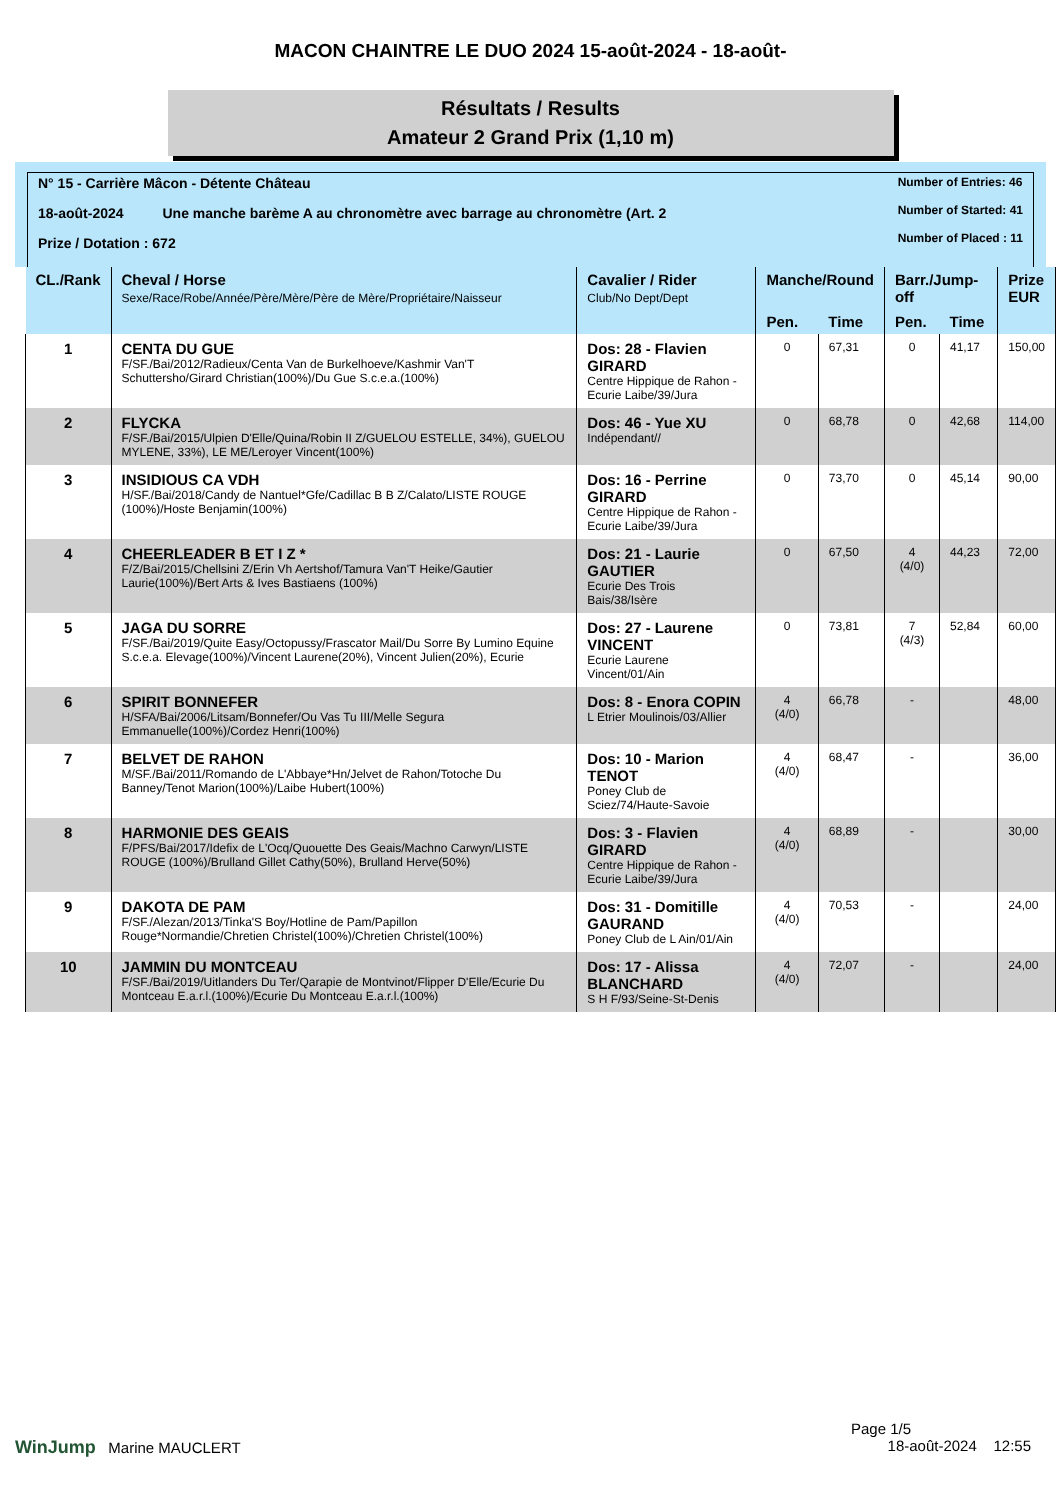MACON CHAINTRE LE DUO 2024 15-août-2024 - 18-août-
Résultats / Results
Amateur 2 Grand Prix (1,10 m)
N° 15 - Carrière Mâcon - Détente Château
18-août-2024 Une manche barème A au chronomètre avec barrage au chronomètre (Art. 2
Prize / Dotation : 672
Number of Entries: 46
Number of Started: 41
Number of Placed : 11
| CL./Rank | Cheval / Horse Sexe/Race/Robe/Année/Père/Mère/Père de Mère/Propriétaire/Naisseur | Cavalier / Rider Club/No Dept/Dept | Manche/Round | | Barr./Jump-off | | Prize EUR |
| --- | --- | --- | --- | --- | --- | --- | --- |
| | | | Pen. | Time | Pen. | Time | |
| 1 | CENTA DU GUE F/SF./Bai/2012/Radieux/Centa Van de Burkelhoeve/Kashmir Van'T Schuttersho/Girard Christian(100%)/Du Gue S.c.e.a.(100%) | Dos: 28 - Flavien GIRARD Centre Hippique de Rahon - Ecurie Laibe/39/Jura | 0 | 67,31 | 0 | 41,17 | 150,00 |
| 2 | FLYCKA F/SF./Bai/2015/Ulpien D'Elle/Quina/Robin II Z/GUELOU ESTELLE, 34%), GUELOU MYLENE, 33%), LE ME/Leroyer Vincent(100%) | Dos: 46 - Yue XU Indépendant// | 0 | 68,78 | 0 | 42,68 | 114,00 |
| 3 | INSIDIOUS CA VDH H/SF./Bai/2018/Candy de Nantuel*Gfe/Cadillac B B Z/Calato/LISTE ROUGE (100%)/Hoste Benjamin(100%) | Dos: 16 - Perrine GIRARD Centre Hippique de Rahon - Ecurie Laibe/39/Jura | 0 | 73,70 | 0 | 45,14 | 90,00 |
| 4 | CHEERLEADER B ET I Z * F/Z/Bai/2015/Chellsini Z/Erin Vh Aertshof/Tamura Van'T Heike/Gautier Laurie(100%)/Bert Arts & Ives Bastiaens (100%) | Dos: 21 - Laurie GAUTIER Ecurie Des Trois Bais/38/Isère | 0 | 67,50 | 4 (4/0) | 44,23 | 72,00 |
| 5 | JAGA DU SORRE F/SF./Bai/2019/Quite Easy/Octopussy/Frascator Mail/Du Sorre By Lumino Equine S.c.e.a. Elevage(100%)/Vincent Laurene(20%), Vincent Julien(20%), Ecurie | Dos: 27 - Laurene VINCENT Ecurie Laurene Vincent/01/Ain | 0 | 73,81 | 7 (4/3) | 52,84 | 60,00 |
| 6 | SPIRIT BONNEFER H/SFA/Bai/2006/Litsam/Bonnefer/Ou Vas Tu III/Melle Segura Emmanuelle(100%)/Cordez Henri(100%) | Dos: 8 - Enora COPIN L Etrier Moulinois/03/Allier | 4 (4/0) | 66,78 | - | | 48,00 |
| 7 | BELVET DE RAHON M/SF./Bai/2011/Romando de L'Abbaye*Hn/Jelvet de Rahon/Totoche Du Banney/Tenot Marion(100%)/Laibe Hubert(100%) | Dos: 10 - Marion TENOT Poney Club de Sciez/74/Haute-Savoie | 4 (4/0) | 68,47 | - | | 36,00 |
| 8 | HARMONIE DES GEAIS F/PFS/Bai/2017/Idefix de L'Ocq/Quouette Des Geais/Machno Carwyn/LISTE ROUGE (100%)/Brulland Gillet Cathy(50%), Brulland Herve(50%) | Dos: 3 - Flavien GIRARD Centre Hippique de Rahon - Ecurie Laibe/39/Jura | 4 (4/0) | 68,89 | - | | 30,00 |
| 9 | DAKOTA DE PAM F/SF./Alezan/2013/Tinka'S Boy/Hotline de Pam/Papillon Rouge*Normandie/Chretien Christel(100%)/Chretien Christel(100%) | Dos: 31 - Domitille GAURAND Poney Club de L Ain/01/Ain | 4 (4/0) | 70,53 | - | | 24,00 |
| 10 | JAMMIN DU MONTCEAU F/SF./Bai/2019/Uitlanders Du Ter/Qarapie de Montvinot/Flipper D'Elle/Ecurie Du Montceau E.a.r.l.(100%)/Ecurie Du Montceau E.a.r.l.(100%) | Dos: 17 - Alissa BLANCHARD S H F/93/Seine-St-Denis | 4 (4/0) | 72,07 | - | | 24,00 |
Page 1/5
WinJump Marine MAUCLERT 18-août-2024 12:55